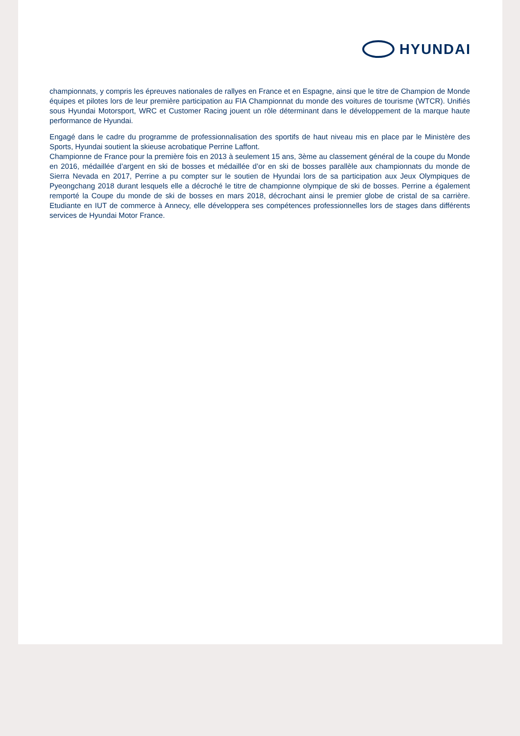HYUNDAI
championnats, y compris les épreuves nationales de rallyes en France et en Espagne, ainsi que le titre de Champion de Monde équipes et pilotes lors de leur première participation au FIA Championnat du monde des voitures de tourisme (WTCR). Unifiés sous Hyundai Motorsport, WRC et Customer Racing jouent un rôle déterminant dans le développement de la marque haute performance de Hyundai.
Engagé dans le cadre du programme de professionnalisation des sportifs de haut niveau mis en place par le Ministère des Sports, Hyundai soutient la skieuse acrobatique Perrine Laffont.
Championne de France pour la première fois en 2013 à seulement 15 ans, 3ème au classement général de la coupe du Monde en 2016, médaillée d’argent en ski de bosses et médaillée d’or en ski de bosses parallèle aux championnats du monde de Sierra Nevada en 2017, Perrine a pu compter sur le soutien de Hyundai lors de sa participation aux Jeux Olympiques de Pyeongchang 2018 durant lesquels elle a décroché le titre de championne olympique de ski de bosses. Perrine a également remporté la Coupe du monde de ski de bosses en mars 2018, décrochant ainsi le premier globe de cristal de sa carrière. Etudiante en IUT de commerce à Annecy, elle développera ses compétences professionnelles lors de stages dans différents services de Hyundai Motor France.